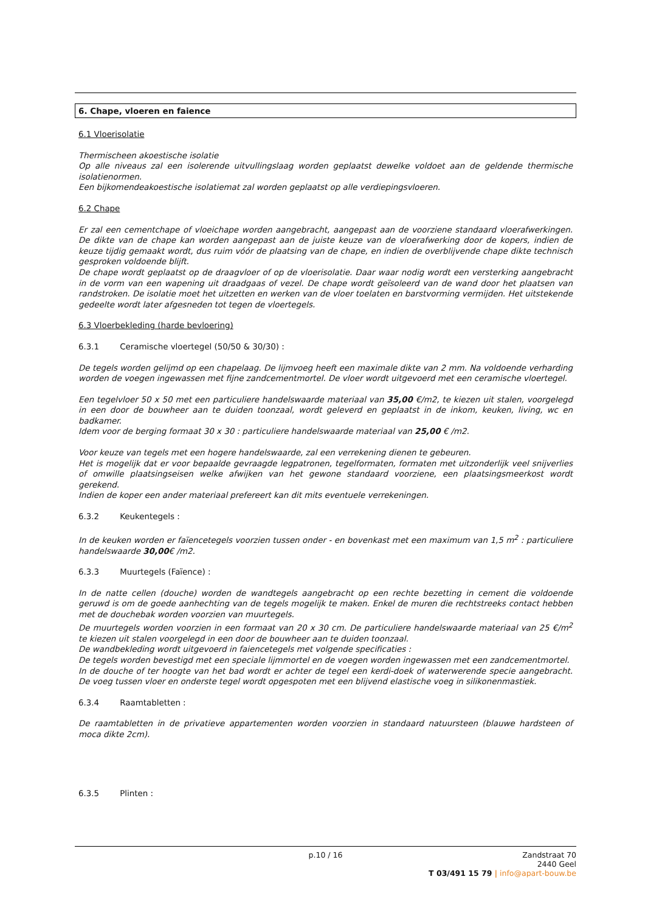6. Chape, vloeren en faience
6.1 Vloerisolatie
Thermischeen akoestische isolatie
Op alle niveaus zal een isolerende uitvullingslaag worden geplaatst dewelke voldoet aan de geldende thermische isolatienormen.
Een bijkomendeakoestische isolatiemat zal worden geplaatst op alle verdiepingsvloeren.
6.2 Chape
Er zal een cementchape of vloeichape worden aangebracht, aangepast aan de voorziene standaard vloerafwerkingen. De dikte van de chape kan worden aangepast aan de juiste keuze van de vloerafwerking door de kopers, indien de keuze tijdig gemaakt wordt, dus ruim vóór de plaatsing van de chape, en indien de overblijvende chape dikte technisch gesproken voldoende blijft.
De chape wordt geplaatst op de draagvloer of op de vloerisolatie. Daar waar nodig wordt een versterking aangebracht in de vorm van een wapening uit draadgaas of vezel. De chape wordt geïsoleerd van de wand door het plaatsen van randstroken. De isolatie moet het uitzetten en werken van de vloer toelaten en barstvorming vermijden. Het uitstekende gedeelte wordt later afgesneden tot tegen de vloertegels.
6.3 Vloerbekleding (harde bevloering)
6.3.1 Ceramische vloertegel (50/50 & 30/30) :
De tegels worden gelijmd op een chapelaag. De lijmvoeg heeft een maximale dikte van 2 mm. Na voldoende verharding worden de voegen ingewassen met fijne zandcementmortel. De vloer wordt uitgevoerd met een ceramische vloertegel.
Een tegelvloer 50 x 50 met een particuliere handelswaarde materiaal van 35,00 €/m2, te kiezen uit stalen, voorgelegd in een door de bouwheer aan te duiden toonzaal, wordt geleverd en geplaatst in de inkom, keuken, living, wc en badkamer.
Idem voor de berging formaat 30 x 30 : particuliere handelswaarde materiaal van 25,00 € /m2.
Voor keuze van tegels met een hogere handelswaarde, zal een verrekening dienen te gebeuren.
Het is mogelijk dat er voor bepaalde gevraagde legpatronen, tegelformaten, formaten met uitzonderlijk veel snijverlies of omwille plaatsingseisen welke afwijken van het gewone standaard voorziene, een plaatsingsmeerkost wordt gerekend.
Indien de koper een ander materiaal prefereert kan dit mits eventuele verrekeningen.
6.3.2 Keukentegels :
In de keuken worden er faïencetegels voorzien tussen onder - en bovenkast met een maximum van 1,5 m<sup>2</sup> : particuliere handelswaarde 30,00€ /m2.
6.3.3 Muurtegels (Faïence) :
In de natte cellen (douche) worden de wandtegels aangebracht op een rechte bezetting in cement die voldoende geruwd is om de goede aanhechting van de tegels mogelijk te maken. Enkel de muren die rechtstreeks contact hebben met de douchebak worden voorzien van muurtegels.
De muurtegels worden voorzien in een formaat van 20 x 30 cm. De particuliere handelswaarde materiaal van 25 €/m<sup>2</sup> te kiezen uit stalen voorgelegd in een door de bouwheer aan te duiden toonzaal.
De wandbekleding wordt uitgevoerd in faiencetegels met volgende specificaties :
De tegels worden bevestigd met een speciale lijmmortel en de voegen worden ingewassen met een zandcementmortel.
In de douche of ter hoogte van het bad wordt er achter de tegel een kerdi-doek of waterwerende specie aangebracht. De voeg tussen vloer en onderste tegel wordt opgespoten met een blijvend elastische voeg in silikonenmastiek.
6.3.4 Raamtabletten :
De raamtabletten in de privatieve appartementen worden voorzien in standaard natuursteen (blauwe hardsteen of moca dikte 2cm).
6.3.5 Plinten :
p.10 / 16
Zandstraat 70
2440 Geel
T 03/491 15 79 | info@apart-bouw.be